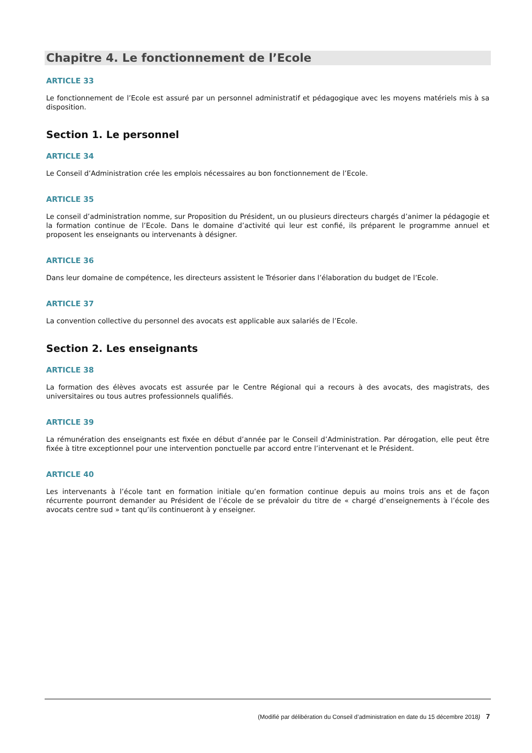Chapitre 4. Le fonctionnement de l’Ecole
ARTICLE 33
Le fonctionnement de l’Ecole est assuré par un personnel administratif et pédagogique avec les moyens matériels mis à sa disposition.
Section 1. Le personnel
ARTICLE 34
Le Conseil d’Administration crée les emplois nécessaires au bon fonctionnement de l’Ecole.
ARTICLE 35
Le conseil d’administration nomme, sur Proposition du Président, un ou plusieurs directeurs chargés d’animer la pédagogie et la formation continue de l’Ecole. Dans le domaine d’activité qui leur est confié, ils préparent le programme annuel et proposent les enseignants ou intervenants à désigner.
ARTICLE 36
Dans leur domaine de compétence, les directeurs assistent le Trésorier dans l’élaboration du budget de l’Ecole.
ARTICLE 37
La convention collective du personnel des avocats est applicable aux salariés de l’Ecole.
Section 2. Les enseignants
ARTICLE 38
La formation des élèves avocats est assurée par le Centre Régional qui a recours à des avocats, des magistrats, des universitaires ou tous autres professionnels qualifiés.
ARTICLE 39
La rémunération des enseignants est fixée en début d’année par le Conseil d’Administration. Par dérogation, elle peut être fixée à titre exceptionnel pour une intervention ponctuelle par accord entre l’intervenant et le Président.
ARTICLE 40
Les intervenants à l’école tant en formation initiale qu’en formation continue depuis au moins trois ans et de façon récurrente pourront demander au Président de l’école de se prévaloir du titre de « chargé d’enseignements à l’école des avocats centre sud » tant qu’ils continueront à y enseigner.
(Modifié par délibération du Conseil d’administration en date du 15 décembre 2018) 7